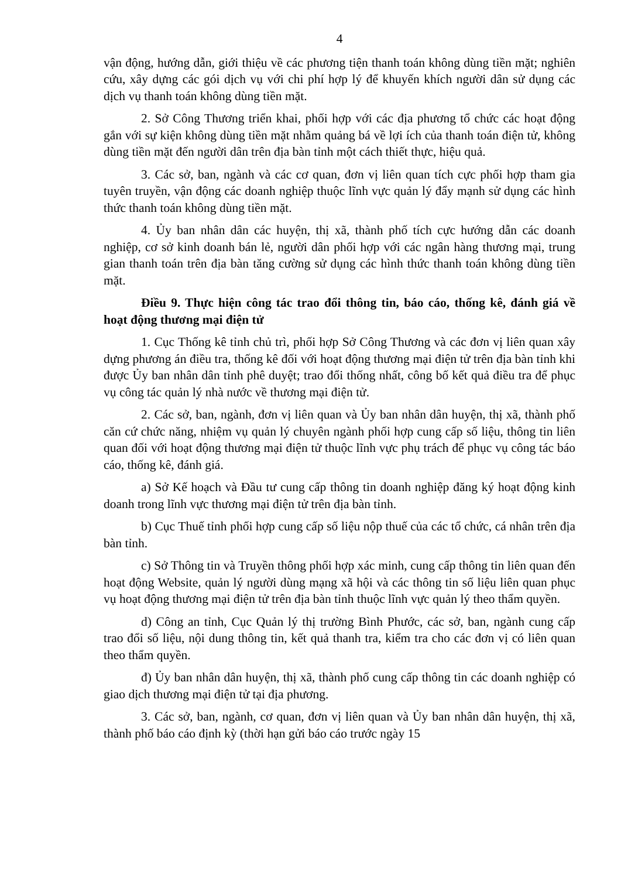4
vận động, hướng dẫn, giới thiệu về các phương tiện thanh toán không dùng tiền mặt; nghiên cứu, xây dựng các gói dịch vụ với chi phí hợp lý để khuyến khích người dân sử dụng các dịch vụ thanh toán không dùng tiền mặt.
2. Sở Công Thương triển khai, phối hợp với các địa phương tổ chức các hoạt động gắn với sự kiện không dùng tiền mặt nhằm quảng bá về lợi ích của thanh toán điện tử, không dùng tiền mặt đến người dân trên địa bàn tỉnh một cách thiết thực, hiệu quả.
3. Các sở, ban, ngành và các cơ quan, đơn vị liên quan tích cực phối hợp tham gia tuyên truyền, vận động các doanh nghiệp thuộc lĩnh vực quản lý đẩy mạnh sử dụng các hình thức thanh toán không dùng tiền mặt.
4. Ủy ban nhân dân các huyện, thị xã, thành phố tích cực hướng dẫn các doanh nghiệp, cơ sở kinh doanh bán lẻ, người dân phối hợp với các ngân hàng thương mại, trung gian thanh toán trên địa bàn tăng cường sử dụng các hình thức thanh toán không dùng tiền mặt.
Điều 9. Thực hiện công tác trao đổi thông tin, báo cáo, thống kê, đánh giá về hoạt động thương mại điện tử
1. Cục Thống kê tỉnh chủ trì, phối hợp Sở Công Thương và các đơn vị liên quan xây dựng phương án điều tra, thống kê đối với hoạt động thương mại điện tử trên địa bàn tỉnh khi được Ủy ban nhân dân tỉnh phê duyệt; trao đổi thống nhất, công bố kết quả điều tra để phục vụ công tác quản lý nhà nước về thương mại điện tử.
2. Các sở, ban, ngành, đơn vị liên quan và Ủy ban nhân dân huyện, thị xã, thành phố căn cứ chức năng, nhiệm vụ quản lý chuyên ngành phối hợp cung cấp số liệu, thông tin liên quan đối với hoạt động thương mại điện tử thuộc lĩnh vực phụ trách để phục vụ công tác báo cáo, thống kê, đánh giá.
a) Sở Kế hoạch và Đầu tư cung cấp thông tin doanh nghiệp đăng ký hoạt động kinh doanh trong lĩnh vực thương mại điện tử trên địa bàn tỉnh.
b) Cục Thuế tỉnh phối hợp cung cấp số liệu nộp thuế của các tổ chức, cá nhân trên địa bàn tỉnh.
c) Sở Thông tin và Truyền thông phối hợp xác minh, cung cấp thông tin liên quan đến hoạt động Website, quản lý người dùng mạng xã hội và các thông tin số liệu liên quan phục vụ hoạt động thương mại điện tử trên địa bàn tỉnh thuộc lĩnh vực quản lý theo thẩm quyền.
d) Công an tỉnh, Cục Quản lý thị trường Bình Phước, các sở, ban, ngành cung cấp trao đổi số liệu, nội dung thông tin, kết quả thanh tra, kiểm tra cho các đơn vị có liên quan theo thẩm quyền.
đ) Ủy ban nhân dân huyện, thị xã, thành phố cung cấp thông tin các doanh nghiệp có giao dịch thương mại điện tử tại địa phương.
3. Các sở, ban, ngành, cơ quan, đơn vị liên quan và Ủy ban nhân dân huyện, thị xã, thành phố báo cáo định kỳ (thời hạn gửi báo cáo trước ngày 15